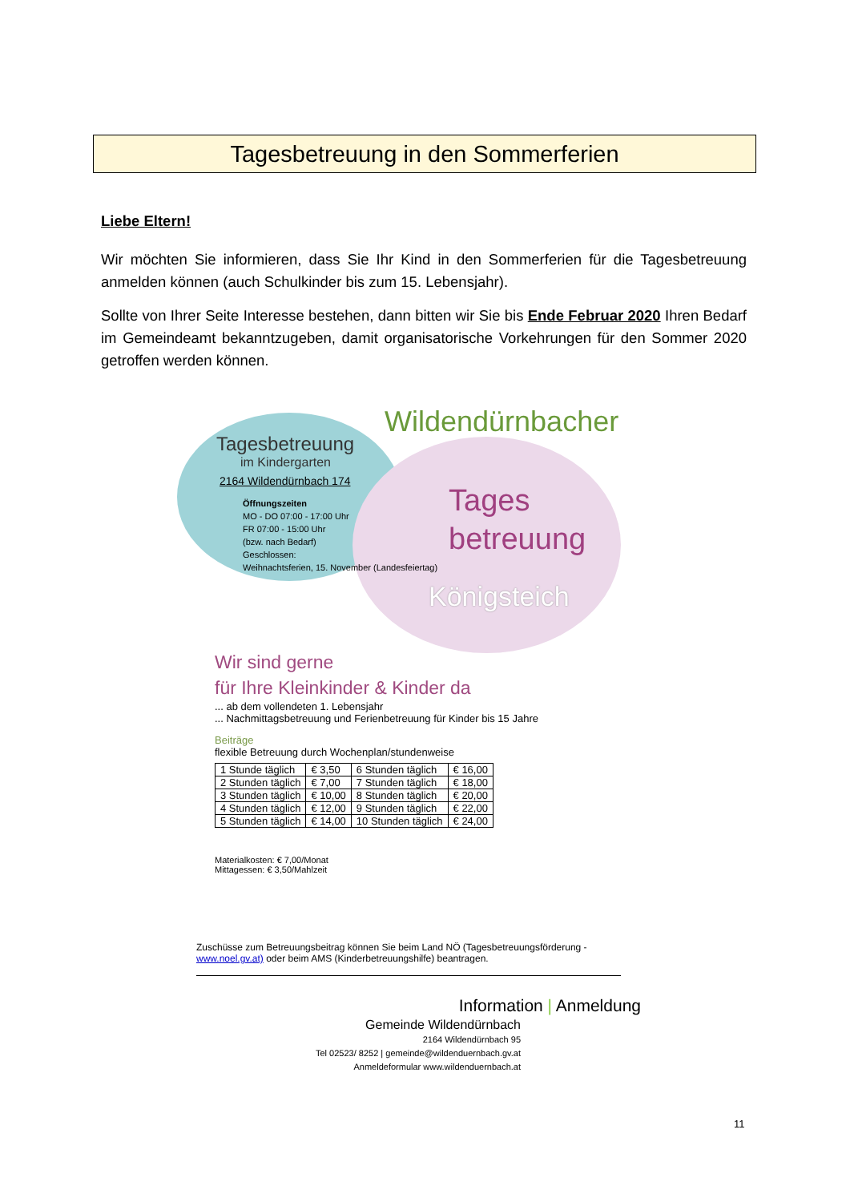Tagesbetreuung in den Sommerferien
Liebe Eltern!
Wir möchten Sie informieren, dass Sie Ihr Kind in den Sommerferien für die Tagesbetreuung anmelden können (auch Schulkinder bis zum 15. Lebensjahr).
Sollte von Ihrer Seite Interesse bestehen, dann bitten wir Sie bis Ende Februar 2020 Ihren Bedarf im Gemeindeamt bekanntzugeben, damit organisatorische Vorkehrungen für den Sommer 2020 getroffen werden können.
Tagesbetreuung
im Kindergarten
2164 Wildendürnbach 174
Öffnungszeiten
MO - DO 07:00 - 17:00 Uhr
FR 07:00 - 15:00 Uhr
(bzw. nach Bedarf)
Geschlossen:
Weihnachtsferien, 15. November (Landesfeiertag)
Wildendürnbacher
Tages
betreuung
Königsteich
Wir sind gerne
für Ihre Kleinkinder & Kinder da
... ab dem vollendeten 1. Lebensjahr
... Nachmittagsbetreuung und Ferienbetreuung für Kinder bis 15 Jahre
Beiträge
flexible Betreuung durch Wochenplan/stundenweise
| 1 Stunde täglich | € 3,50 | 6 Stunden täglich | € 16,00 |
| 2 Stunden täglich | € 7,00 | 7 Stunden täglich | € 18,00 |
| 3 Stunden täglich | € 10,00 | 8 Stunden täglich | € 20,00 |
| 4 Stunden täglich | € 12,00 | 9 Stunden täglich | € 22,00 |
| 5 Stunden täglich | € 14,00 | 10 Stunden täglich | € 24,00 |
Materialkosten: € 7,00/Monat
Mittagessen: € 3,50/Mahlzeit
Zuschüsse zum Betreuungsbeitrag können Sie beim Land NÖ (Tagesbetreuungsförderung - www.noel.gv.at) oder beim AMS (Kinderbetreuungshilfe) beantragen.
Information | Anmeldung
Gemeinde Wildendürnbach
2164 Wildendürnbach 95
Tel 02523/ 8252 | gemeinde@wildenduernbach.gv.at
Anmeldeformular www.wildenduernbach.at
11